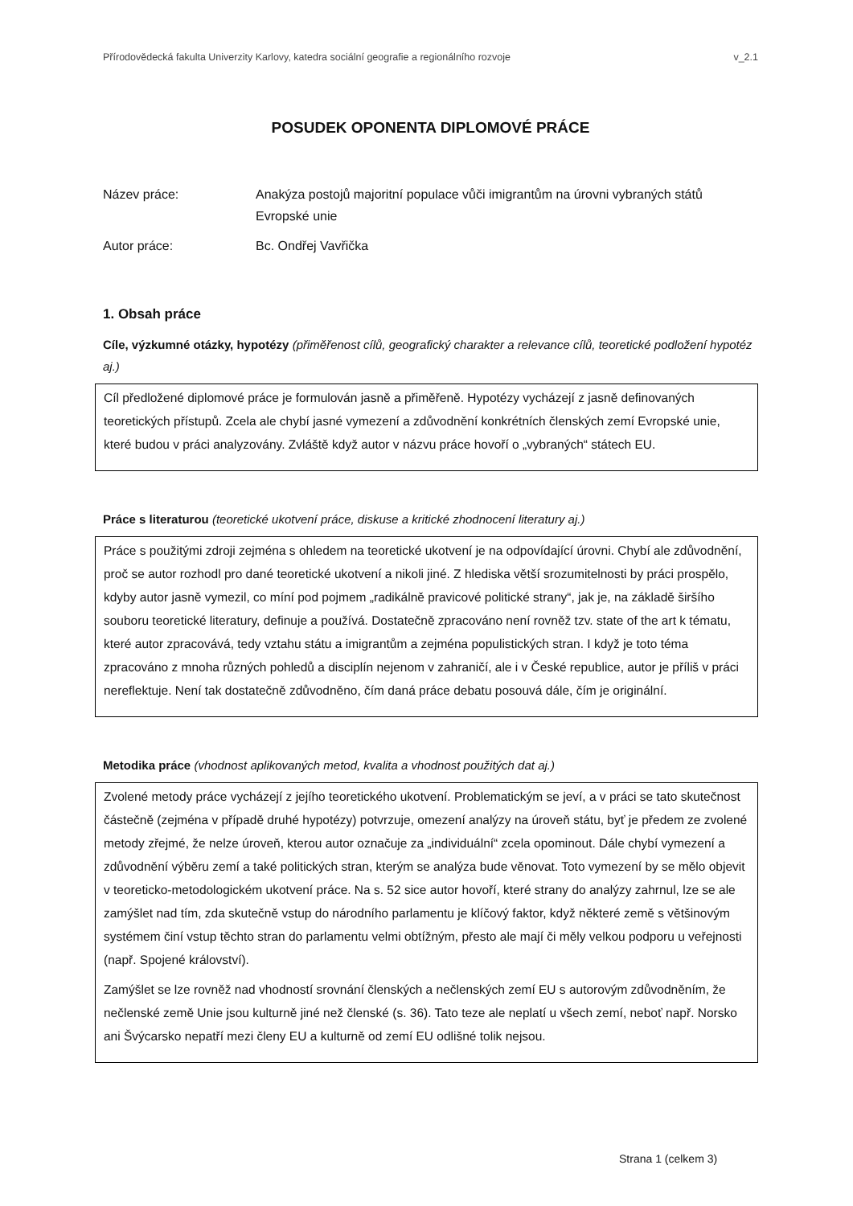Přírodovědecká fakulta Univerzity Karlovy, katedra sociální geografie a regionálního rozvoje v_2.1
POSUDEK OPONENTA DIPLOMOVÉ PRÁCE
Název práce: Anakýza postojů majoritní populace vůči imigrantům na úrovni vybraných států Evropské unie
Autor práce: Bc. Ondřej Vavřička
1. Obsah práce
Cíle, výzkumné otázky, hypotézy (přiměřenost cílů, geografický charakter a relevance cílů, teoretické podložení hypotéz aj.)
Cíl předložené diplomové práce je formulován jasně a přiměřeně. Hypotézy vycházejí z jasně definovaných teoretických přístupů. Zcela ale chybí jasné vymezení a zdůvodnění konkrétních členských zemí Evropské unie, které budou v práci analyzovány. Zvláště když autor v názvu práce hovoří o „vybraných“ státech EU.
Práce s literaturou (teoretické ukotvení práce, diskuse a kritické zhodnocení literatury aj.)
Práce s použitými zdroji zejména s ohledem na teoretické ukotvení je na odpovídající úrovni. Chybí ale zdůvodnění, proč se autor rozhodl pro dané teoretické ukotvení a nikoli jiné. Z hlediska větší srozumitelnosti by práci prospělo, kdyby autor jasně vymezil, co míní pod pojmem „radikálně pravicové politické strany“, jak je, na základě širšího souboru teoretické literatury, definuje a používá. Dostatečně zpracováno není rovněž tzv. state of the art k tématu, které autor zpracovává, tedy vztahu státu a imigrantům a zejména populistických stran. I když je toto téma zpracováno z mnoha různých pohledů a disciplín nejenom v zahraničí, ale i v České republice, autor je příliš v práci nereflektuje. Není tak dostatečně zdůvodněno, čím daná práce debatu posouvá dále, čím je originální.
Metodika práce (vhodnost aplikovaných metod, kvalita a vhodnost použitých dat aj.)
Zvolené metody práce vycházejí z jejího teoretického ukotvení. Problematickým se jeví, a v práci se tato skutečnost částečně (zejména v případě druhé hypotézy) potvrzuje, omezení analýzy na úroveň státu, byť je předem ze zvolené metody zřejmé, že nelze úroveň, kterou autor označuje za „individuální“ zcela opominout. Dále chybí vymezení a zdůvodnění výběru zemí a také politických stran, kterým se analýza bude věnovat. Toto vymezení by se mělo objevit v teoreticko-metodologickém ukotvení práce. Na s. 52 sice autor hovoří, které strany do analýzy zahrnul, lze se ale zamýšlet nad tím, zda skutečně vstup do národního parlamentu je klíčový faktor, když některé země s většinovým systémem činí vstup těchto stran do parlamentu velmi obtížným, přesto ale mají či měly velkou podporu u veřejnosti (např. Spojené království).
Zamýšlet se lze rovněž nad vhodností srovnání členských a nečlenských zemí EU s autorovým zdůvodněním, že nečlenské země Unie jsou kulturně jiné než členské (s. 36). Tato teze ale neplatí u všech zemí, neboť např. Norsko ani Švýcarsko nepatří mezi členy EU a kulturně od zemí EU odlišné tolik nejsou.
Strana 1 (celkem 3)